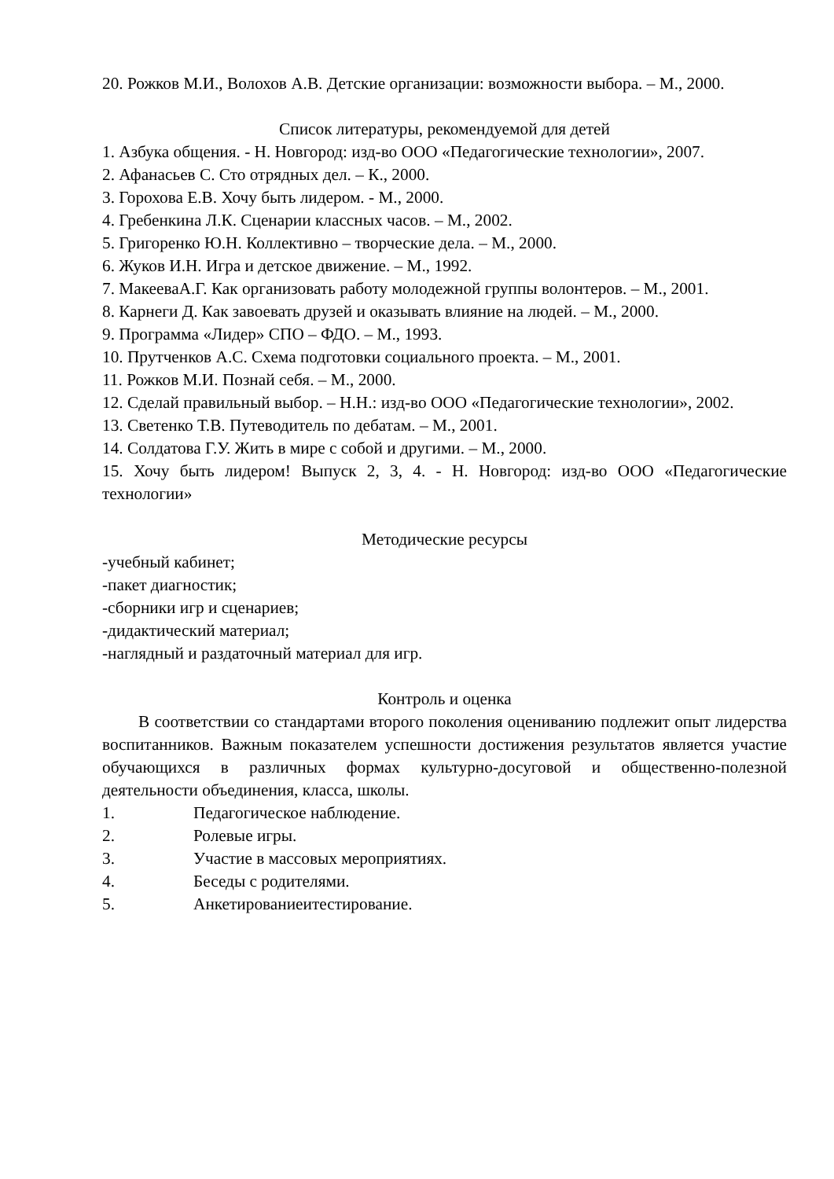20. Рожков М.И., Волохов А.В. Детские организации: возможности выбора. – М., 2000.
Список литературы, рекомендуемой для детей
1. Азбука общения. - Н. Новгород: изд-во ООО «Педагогические технологии», 2007.
2. Афанасьев С. Сто отрядных дел. – К., 2000.
3. Горохова Е.В. Хочу быть лидером. - М., 2000.
4. Гребенкина Л.К. Сценарии классных часов. – М., 2002.
5. Григоренко Ю.Н. Коллективно – творческие дела. – М., 2000.
6. Жуков И.Н. Игра и детское движение. – М., 1992.
7. МакееваА.Г. Как организовать работу молодежной группы волонтеров. – М., 2001.
8. Карнеги Д. Как завоевать друзей и оказывать влияние на людей. – М., 2000.
9. Программа «Лидер» СПО – ФДО. – М., 1993.
10. Прутченков А.С. Схема подготовки социального проекта. – М., 2001.
11. Рожков М.И. Познай себя. – М., 2000.
12. Сделай правильный выбор. – Н.Н.: изд-во ООО «Педагогические технологии», 2002.
13. Светенко Т.В. Путеводитель по дебатам. – М., 2001.
14. Солдатова Г.У. Жить в мире с собой и другими. – М., 2000.
15. Хочу быть лидером! Выпуск 2, 3, 4. - Н. Новгород: изд-во ООО «Педагогические технологии»
Методические ресурсы
-учебный кабинет;
-пакет диагностик;
-сборники игр и сценариев;
-дидактический материал;
-наглядный и раздаточный материал для игр.
Контроль и оценка
В соответствии со стандартами второго поколения оцениванию подлежит опыт лидерства воспитанников. Важным показателем успешности достижения результатов является участие обучающихся в различных формах культурно-досуговой и общественно-полезной деятельности объединения, класса, школы.
1. Педагогическое наблюдение.
2. Ролевые игры.
3. Участие в массовых мероприятиях.
4. Беседы с родителями.
5. Анкетированиеитестирование.